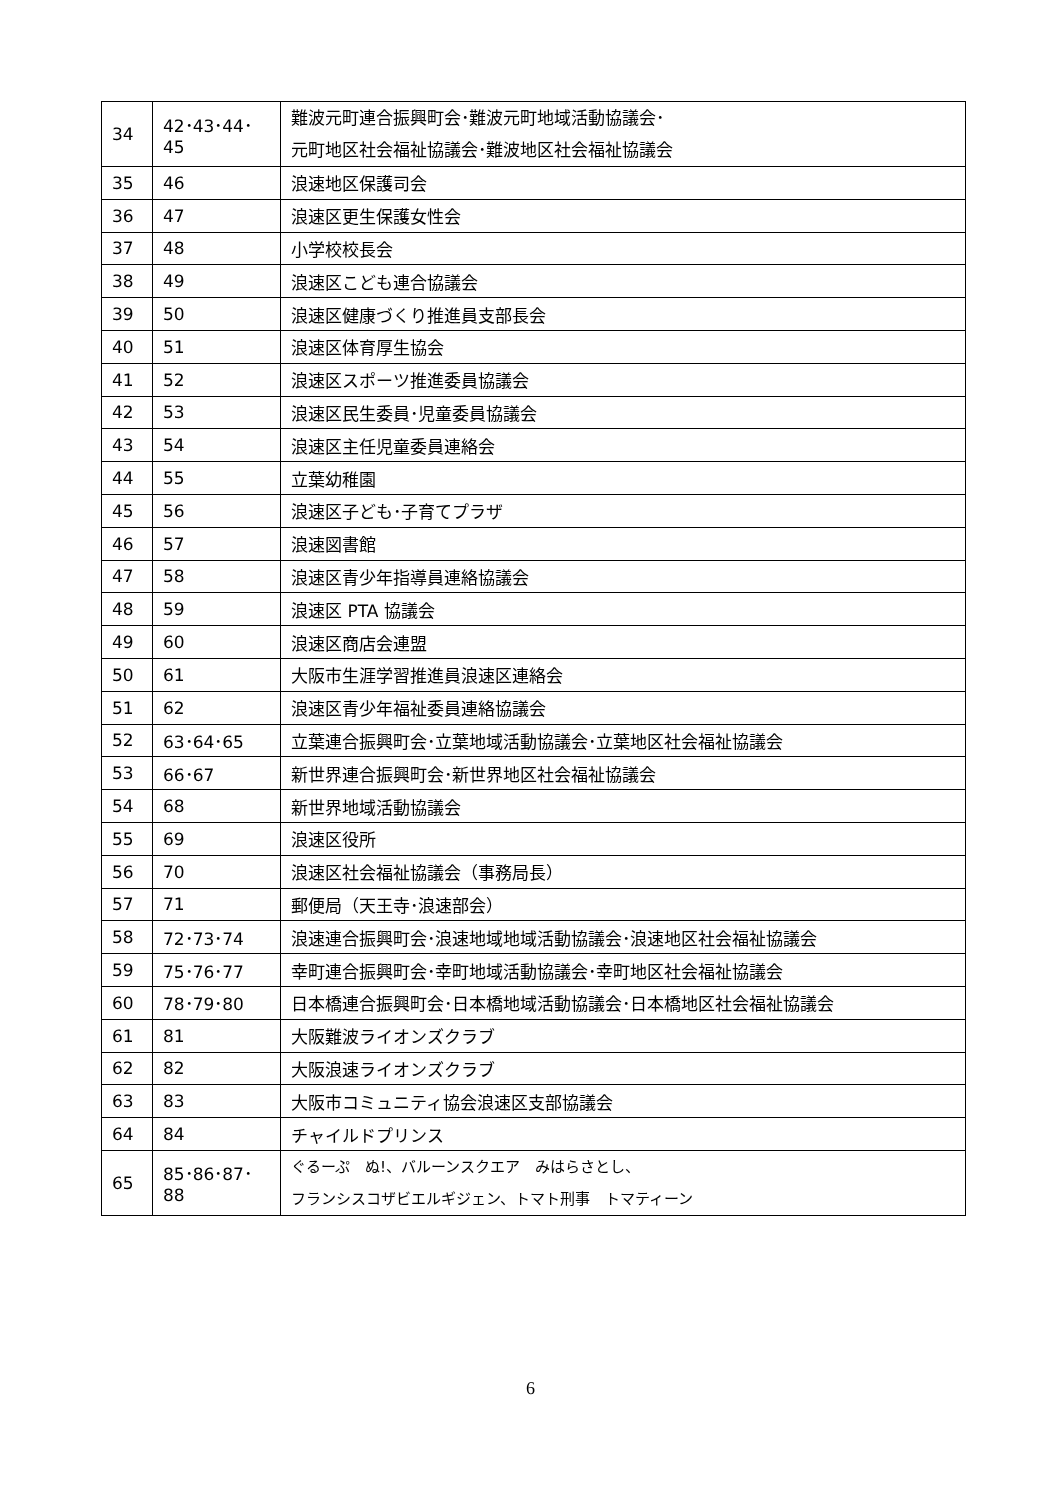| 34 | 42･43･44･ 45 | 難波元町連合振興町会･難波元町地域活動協議会･ 元町地区社会福祉協議会･難波地区社会福祉協議会 |
| 35 | 46 | 浪速地区保護司会 |
| 36 | 47 | 浪速区更生保護女性会 |
| 37 | 48 | 小学校校長会 |
| 38 | 49 | 浪速区こども連合協議会 |
| 39 | 50 | 浪速区健康づくり推進員支部長会 |
| 40 | 51 | 浪速区体育厚生協会 |
| 41 | 52 | 浪速区スポーツ推進委員協議会 |
| 42 | 53 | 浪速区民生委員･児童委員協議会 |
| 43 | 54 | 浪速区主任児童委員連絡会 |
| 44 | 55 | 立葉幼稚園 |
| 45 | 56 | 浪速区子ども･子育てプラザ |
| 46 | 57 | 浪速図書館 |
| 47 | 58 | 浪速区青少年指導員連絡協議会 |
| 48 | 59 | 浪速区 PTA 協議会 |
| 49 | 60 | 浪速区商店会連盟 |
| 50 | 61 | 大阪市生涯学習推進員浪速区連絡会 |
| 51 | 62 | 浪速区青少年福祉委員連絡協議会 |
| 52 | 63･64･65 | 立葉連合振興町会･立葉地域活動協議会･立葉地区社会福祉協議会 |
| 53 | 66･67 | 新世界連合振興町会･新世界地区社会福祉協議会 |
| 54 | 68 | 新世界地域活動協議会 |
| 55 | 69 | 浪速区役所 |
| 56 | 70 | 浪速区社会福祉協議会（事務局長） |
| 57 | 71 | 郵便局（天王寺･浪速部会） |
| 58 | 72･73･74 | 浪速連合振興町会･浪速地域地域活動協議会･浪速地区社会福祉協議会 |
| 59 | 75･76･77 | 幸町連合振興町会･幸町地域活動協議会･幸町地区社会福祉協議会 |
| 60 | 78･79･80 | 日本橋連合振興町会･日本橋地域活動協議会･日本橋地区社会福祉協議会 |
| 61 | 81 | 大阪難波ライオンズクラブ |
| 62 | 82 | 大阪浪速ライオンズクラブ |
| 63 | 83 | 大阪市コミュニティ協会浪速区支部協議会 |
| 64 | 84 | チャイルドプリンス |
| 65 | 85･86･87･ 88 | ぐるーぷ ぬ!、バルーンスクエア みはらさとし、 フランシスコザビエルギジェン、トマト刑事 トマティーン |
6